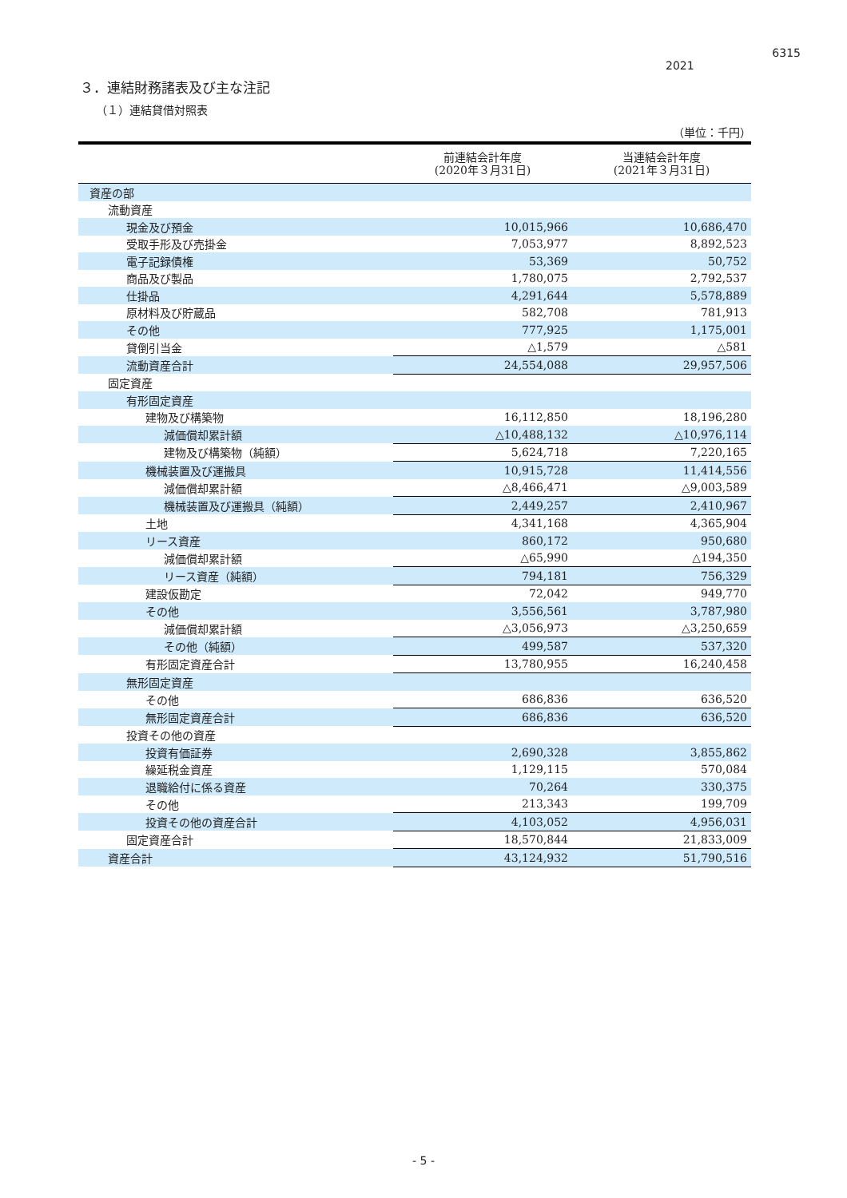6315
2021
３．連結財務諸表及び主な注記
（１）連結貸借対照表
（単位：千円）
| | 前連結会計年度 (2020年３月31日) | 当連結会計年度 (2021年３月31日) |
| --- | --- | --- |
| 資産の部 | | |
| 流動資産 | | |
| 現金及び預金 | 10,015,966 | 10,686,470 |
| 受取手形及び売掛金 | 7,053,977 | 8,892,523 |
| 電子記録債権 | 53,369 | 50,752 |
| 商品及び製品 | 1,780,075 | 2,792,537 |
| 仕掛品 | 4,291,644 | 5,578,889 |
| 原材料及び貯蔵品 | 582,708 | 781,913 |
| その他 | 777,925 | 1,175,001 |
| 貸倒引当金 | △1,579 | △581 |
| 流動資産合計 | 24,554,088 | 29,957,506 |
| 固定資産 | | |
| 有形固定資産 | | |
| 建物及び構築物 | 16,112,850 | 18,196,280 |
| 減価償却累計額 | △10,488,132 | △10,976,114 |
| 建物及び構築物（純額） | 5,624,718 | 7,220,165 |
| 機械装置及び運搬具 | 10,915,728 | 11,414,556 |
| 減価償却累計額 | △8,466,471 | △9,003,589 |
| 機械装置及び運搬具（純額） | 2,449,257 | 2,410,967 |
| 土地 | 4,341,168 | 4,365,904 |
| リース資産 | 860,172 | 950,680 |
| 減価償却累計額 | △65,990 | △194,350 |
| リース資産（純額） | 794,181 | 756,329 |
| 建設仮勘定 | 72,042 | 949,770 |
| その他 | 3,556,561 | 3,787,980 |
| 減価償却累計額 | △3,056,973 | △3,250,659 |
| その他（純額） | 499,587 | 537,320 |
| 有形固定資産合計 | 13,780,955 | 16,240,458 |
| 無形固定資産 | | |
| その他 | 686,836 | 636,520 |
| 無形固定資産合計 | 686,836 | 636,520 |
| 投資その他の資産 | | |
| 投資有価証券 | 2,690,328 | 3,855,862 |
| 繰延税金資産 | 1,129,115 | 570,084 |
| 退職給付に係る資産 | 70,264 | 330,375 |
| その他 | 213,343 | 199,709 |
| 投資その他の資産合計 | 4,103,052 | 4,956,031 |
| 固定資産合計 | 18,570,844 | 21,833,009 |
| 資産合計 | 43,124,932 | 51,790,516 |
- 5 -